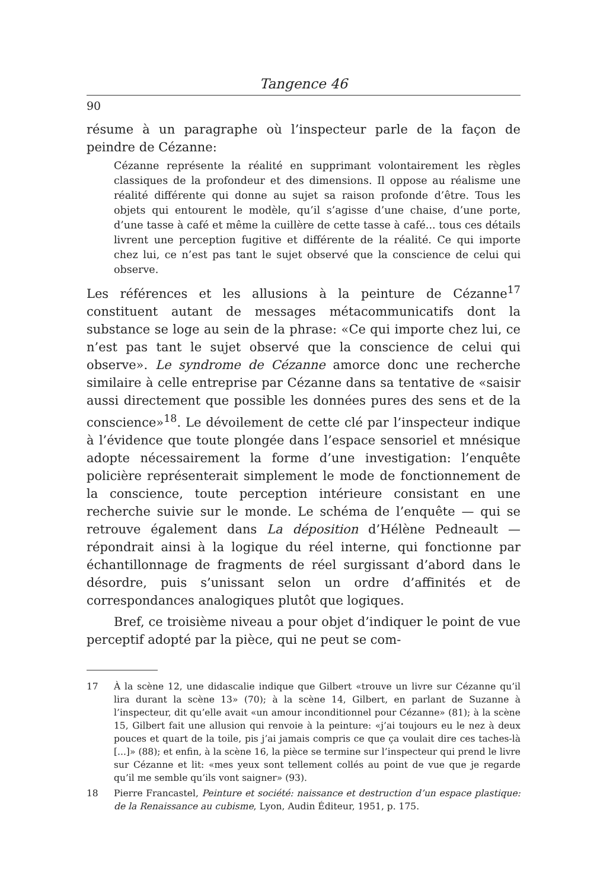Tangence 46
90
résume à un paragraphe où l’inspecteur parle de la façon de peindre de Cézanne:
Cézanne représente la réalité en supprimant volontairement les règles classiques de la profondeur et des dimensions. Il oppose au réalisme une réalité différente qui donne au sujet sa raison profonde d’être. Tous les objets qui entourent le modèle, qu’il s’agisse d’une chaise, d’une porte, d’une tasse à café et même la cuillère de cette tasse à café... tous ces détails livrent une perception fugitive et différente de la réalité. Ce qui importe chez lui, ce n’est pas tant le sujet observé que la conscience de celui qui observe.
Les références et les allusions à la peinture de Cézanne<sup>17</sup> constituent autant de messages métacommunicatifs dont la substance se loge au sein de la phrase: «Ce qui importe chez lui, ce n’est pas tant le sujet observé que la conscience de celui qui observe». Le syndrome de Cézanne amorce donc une recherche similaire à celle entreprise par Cézanne dans sa tentative de «saisir aussi directement que possible les données pures des sens et de la conscience»<sup>18</sup>. Le dévoilement de cette clé par l’inspecteur indique à l’évidence que toute plongée dans l’espace sensoriel et mnésique adopte nécessairement la forme d’une investigation: l’enquête policière représenterait simplement le mode de fonctionnement de la conscience, toute perception intérieure consistant en une recherche suivie sur le monde. Le schéma de l’enquête — qui se retrouve également dans La déposition d’Hélène Pedneault — répondrait ainsi à la logique du réel interne, qui fonctionne par échantillonnage de fragments de réel surgissant d’abord dans le désordre, puis s’unissant selon un ordre d’affinités et de correspondances analogiques plutôt que logiques.
Bref, ce troisième niveau a pour objet d’indiquer le point de vue perceptif adopté par la pièce, qui ne peut se com-
17 À la scène 12, une didascalie indique que Gilbert «trouve un livre sur Cézanne qu’il lira durant la scène 13» (70); à la scène 14, Gilbert, en parlant de Suzanne à l’inspecteur, dit qu’elle avait «un amour inconditionnel pour Cézanne» (81); à la scène 15, Gilbert fait une allusion qui renvoie à la peinture: «j’ai toujours eu le nez à deux pouces et quart de la toile, pis j’ai jamais compris ce que ça voulait dire ces taches-là [...]» (88); et enfin, à la scène 16, la pièce se termine sur l’inspecteur qui prend le livre sur Cézanne et lit: «mes yeux sont tellement collés au point de vue que je regarde qu’il me semble qu’ils vont saigner» (93).
18 Pierre Francastel, Peinture et société: naissance et destruction d’un espace plastique: de la Renaissance au cubisme, Lyon, Audin Éditeur, 1951, p. 175.